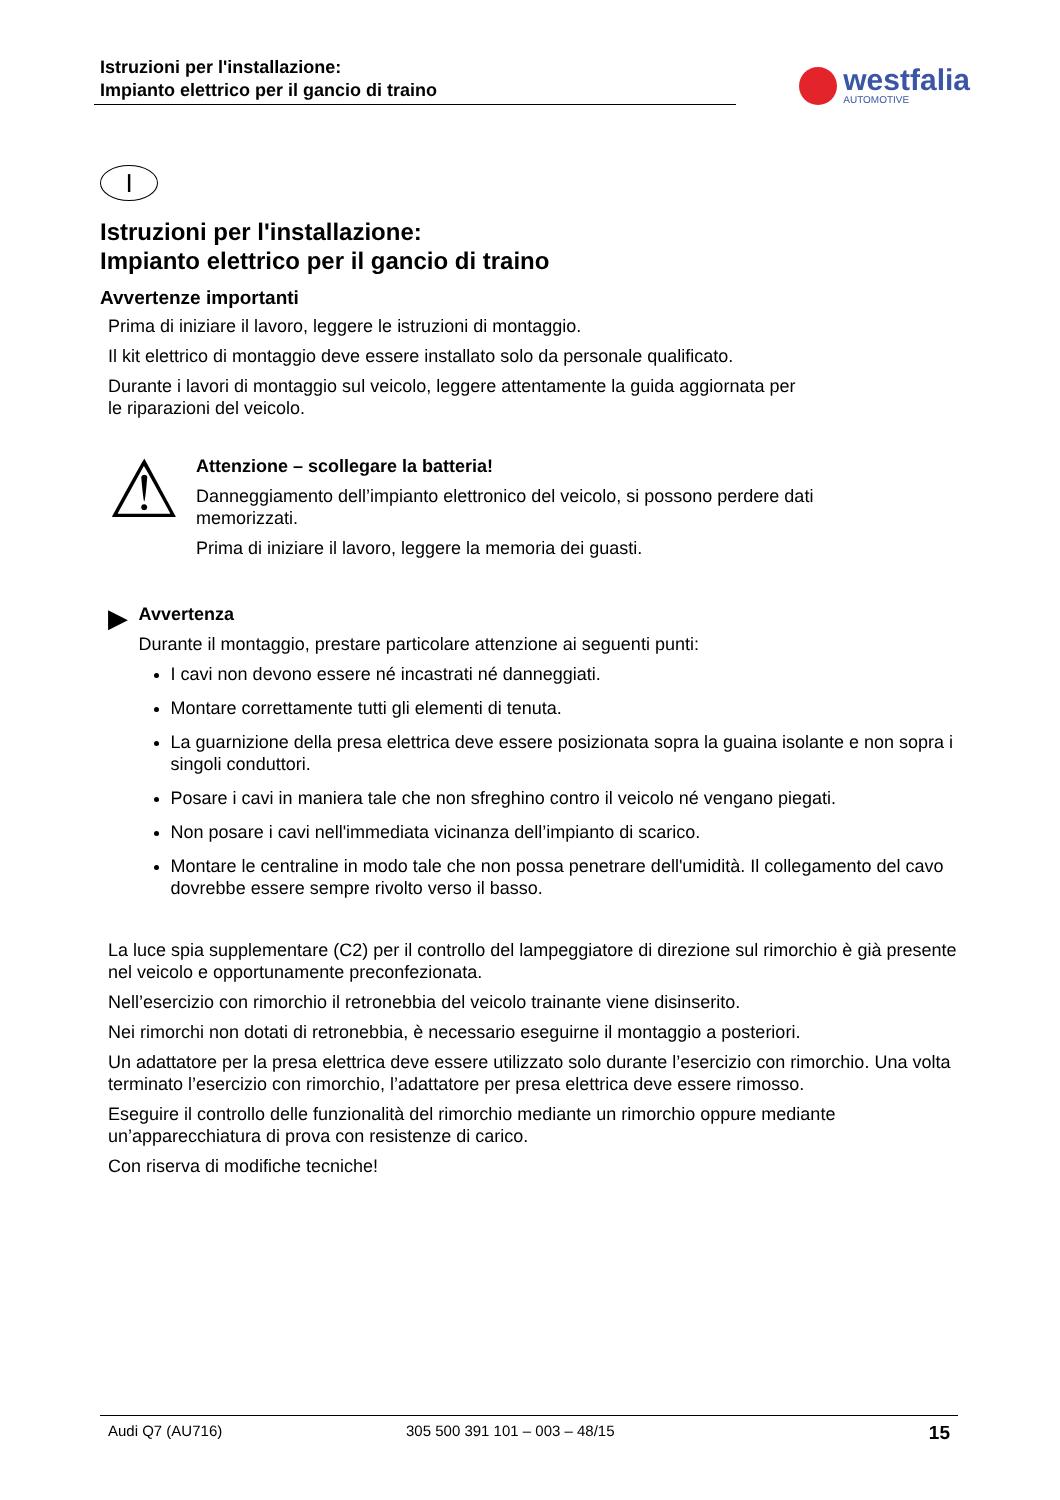Istruzioni per l'installazione:
Impianto elettrico per il gancio di traino
westfalia
AUTOMOTIVE
I
Istruzioni per l'installazione:
Impianto elettrico per il gancio di traino
Avvertenze importanti
Prima di iniziare il lavoro, leggere le istruzioni di montaggio.
Il kit elettrico di montaggio deve essere installato solo da personale qualificato.
Durante i lavori di montaggio sul veicolo, leggere attentamente la guida aggiornata per
le riparazioni del veicolo.
⚠
Attenzione – scollegare la batteria!
Danneggiamento dell’impianto elettronico del veicolo, si possono perdere dati
memorizzati.
Prima di iniziare il lavoro, leggere la memoria dei guasti.
▶
Avvertenza
Durante il montaggio, prestare particolare attenzione ai seguenti punti:
I cavi non devono essere né incastrati né danneggiati.
Montare correttamente tutti gli elementi di tenuta.
La guarnizione della presa elettrica deve essere posizionata sopra la guaina isolante e non sopra i singoli conduttori.
Posare i cavi in maniera tale che non sfreghino contro il veicolo né vengano piegati.
Non posare i cavi nell'immediata vicinanza dell’impianto di scarico.
Montare le centraline in modo tale che non possa penetrare dell'umidità. Il collegamento del cavo dovrebbe essere sempre rivolto verso il basso.
La luce spia supplementare (C2) per il controllo del lampeggiatore di direzione sul rimorchio è già presente nel veicolo e opportunamente preconfezionata.
Nell’esercizio con rimorchio il retronebbia del veicolo trainante viene disinserito.
Nei rimorchi non dotati di retronebbia, è necessario eseguirne il montaggio a posteriori.
Un adattatore per la presa elettrica deve essere utilizzato solo durante l’esercizio con rimorchio. Una volta terminato l’esercizio con rimorchio, l’adattatore per presa elettrica deve essere rimosso.
Eseguire il controllo delle funzionalità del rimorchio mediante un rimorchio oppure mediante un’apparecchiatura di prova con resistenze di carico.
Con riserva di modifiche tecniche!
Audi Q7 (AU716) 305 500 391 101 – 003 – 48/15 15